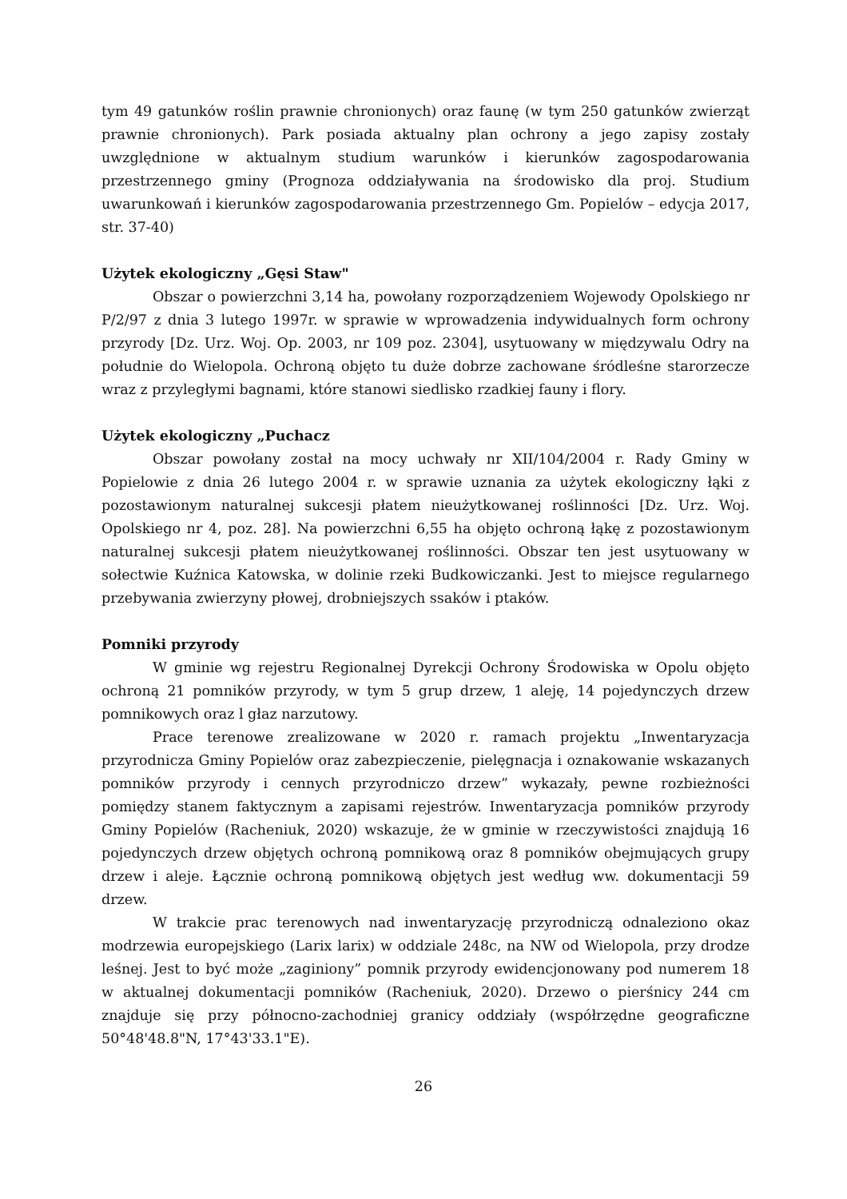tym 49 gatunków roślin prawnie chronionych) oraz faunę (w tym 250 gatunków zwierząt prawnie chronionych). Park posiada aktualny plan ochrony a jego zapisy zostały uwzględnione w aktualnym studium warunków i kierunków zagospodarowania przestrzennego gminy (Prognoza oddziaływania na środowisko dla proj. Studium uwarunkowań i kierunków zagospodarowania przestrzennego Gm. Popielów – edycja 2017, str. 37-40)
Użytek ekologiczny „Gęsi Staw"
Obszar o powierzchni 3,14 ha, powołany rozporządzeniem Wojewody Opolskiego nr P/2/97 z dnia 3 lutego 1997r. w sprawie w wprowadzenia indywidualnych form ochrony przyrody [Dz. Urz. Woj. Op. 2003, nr 109 poz. 2304], usytuowany w międzywalu Odry na południe do Wielopola. Ochroną objęto tu duże dobrze zachowane śródleśne starorzecze wraz z przyległymi bagnami, które stanowi siedlisko rzadkiej fauny i flory.
Użytek ekologiczny „Puchacz
Obszar powołany został na mocy uchwały nr XII/104/2004 r. Rady Gminy w Popielowie z dnia 26 lutego 2004 r. w sprawie uznania za użytek ekologiczny łąki z pozostawionym naturalnej sukcesji płatem nieużytkowanej roślinności [Dz. Urz. Woj. Opolskiego nr 4, poz. 28]. Na powierzchni 6,55 ha objęto ochroną łąkę z pozostawionym naturalnej sukcesji płatem nieużytkowanej roślinności. Obszar ten jest usytuowany w sołectwie Kuźnica Katowska, w dolinie rzeki Budkowiczanki. Jest to miejsce regularnego przebywania zwierzyny płowej, drobniejszych ssaków i ptaków.
Pomniki przyrody
W gminie wg rejestru Regionalnej Dyrekcji Ochrony Środowiska w Opolu objęto ochroną 21 pomników przyrody, w tym 5 grup drzew, 1 aleję, 14 pojedynczych drzew pomnikowych oraz l głaz narzutowy.
Prace terenowe zrealizowane w 2020 r. ramach projektu „Inwentaryzacja przyrodnicza Gminy Popielów oraz zabezpieczenie, pielęgnacja i oznakowanie wskazanych pomników przyrody i cennych przyrodniczo drzew” wykazały, pewne rozbieżności pomiędzy stanem faktycznym a zapisami rejestrów. Inwentaryzacja pomników przyrody Gminy Popielów (Racheniuk, 2020) wskazuje, że w gminie w rzeczywistości znajdują 16 pojedynczych drzew objętych ochroną pomnikową oraz 8 pomników obejmujących grupy drzew i aleje. Łącznie ochroną pomnikową objętych jest według ww. dokumentacji 59 drzew.
W trakcie prac terenowych nad inwentaryzację przyrodniczą odnaleziono okaz modrzewia europejskiego (Larix larix) w oddziale 248c, na NW od Wielopola, przy drodze leśnej. Jest to być może „zaginiony” pomnik przyrody ewidencjonowany pod numerem 18 w aktualnej dokumentacji pomników (Racheniuk, 2020). Drzewo o pierśnicy 244 cm znajduje się przy północno-zachodniej granicy oddziały (współrzędne geograficzne 50°48'48.8"N, 17°43'33.1"E).
26